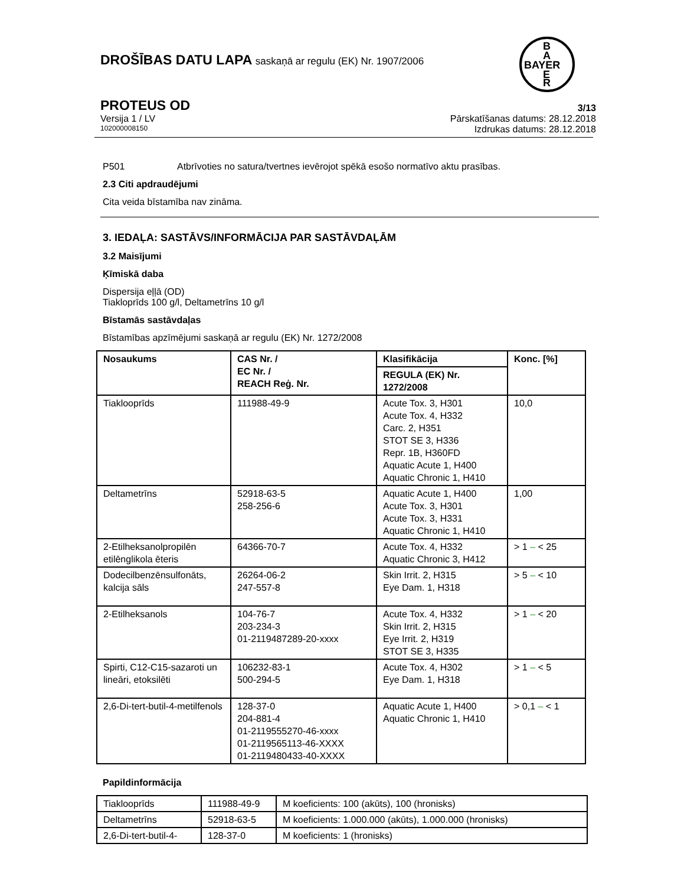B
A
BAYER
E
R
DROŠĪBAS DATU LAPA saskaņā ar regulu (EK) Nr. 1907/2006
PROTEUS OD 3/13
Versija 1 / LV Pārskatīšanas datums: 28.12.2018
102000008150 Izdrukas datums: 28.12.2018
P501 Atbrīvoties no satura/tvertnes ievērojot spēkā esošo normatīvo aktu prasības.
2.3 Citi apdraudējumi
Cita veida bīstamība nav zināma.
3. IEDAĻA: SASTĀVS/INFORMĀCIJA PAR SASTĀVDAĻĀM
3.2 Maisījumi
Ķīmiskā daba
Dispersija eļļā (OD)
Tiakloprīds 100 g/l, Deltametrīns 10 g/l
Bīstamās sastāvdaļas
Bīstamības apzīmējumi saskaņā ar regulu (EK) Nr. 1272/2008
| Nosaukums | CAS Nr. / EC Nr. / REACH Reģ. Nr. | Klasifikācija | Konc. [%] |
| --- | --- | --- | --- |
| | | REGULA (EK) Nr. 1272/2008 | |
| Tiaklooprīds | 111988-49-9 | Acute Tox. 3, H301 Acute Tox. 4, H332 Carc. 2, H351 STOT SE 3, H336 Repr. 1B, H360FD Aquatic Acute 1, H400 Aquatic Chronic 1, H410 | 10,0 |
| Deltametrīns | 52918-63-5 258-256-6 | Aquatic Acute 1, H400 Acute Tox. 3, H301 Acute Tox. 3, H331 Aquatic Chronic 1, H410 | 1,00 |
| 2-Etilheksanolpropilēn etilēnglikola ēteris | 64366-70-7 | Acute Tox. 4, H332 Aquatic Chronic 3, H412 | > 1 – < 25 |
| Dodecilbenzēnsulfonāts, kalcija sāls | 26264-06-2 247-557-8 | Skin Irrit. 2, H315 Eye Dam. 1, H318 | > 5 – < 10 |
| 2-Etilheksanols | 104-76-7 203-234-3 01-2119487289-20-xxxx | Acute Tox. 4, H332 Skin Irrit. 2, H315 Eye Irrit. 2, H319 STOT SE 3, H335 | > 1 – < 20 |
| Spirti, C12-C15-sazaroti un lineāri, etoksilēti | 106232-83-1 500-294-5 | Acute Tox. 4, H302 Eye Dam. 1, H318 | > 1 – < 5 |
| 2,6-Di-tert-butil-4-metilfenols | 128-37-0 204-881-4 01-2119555270-46-xxxx 01-2119565113-46-XXXX 01-2119480433-40-XXXX | Aquatic Acute 1, H400 Aquatic Chronic 1, H410 | > 0,1 – < 1 |
Papildinformācija
| Tiaklooprīds | 111988-49-9 | M koeficients: 100 (akūts), 100 (hronisks) |
| Deltametrīns | 52918-63-5 | M koeficients: 1.000.000 (akūts), 1.000.000 (hronisks) |
| 2,6-Di-tert-butil-4- | 128-37-0 | M koeficients: 1 (hronisks) |